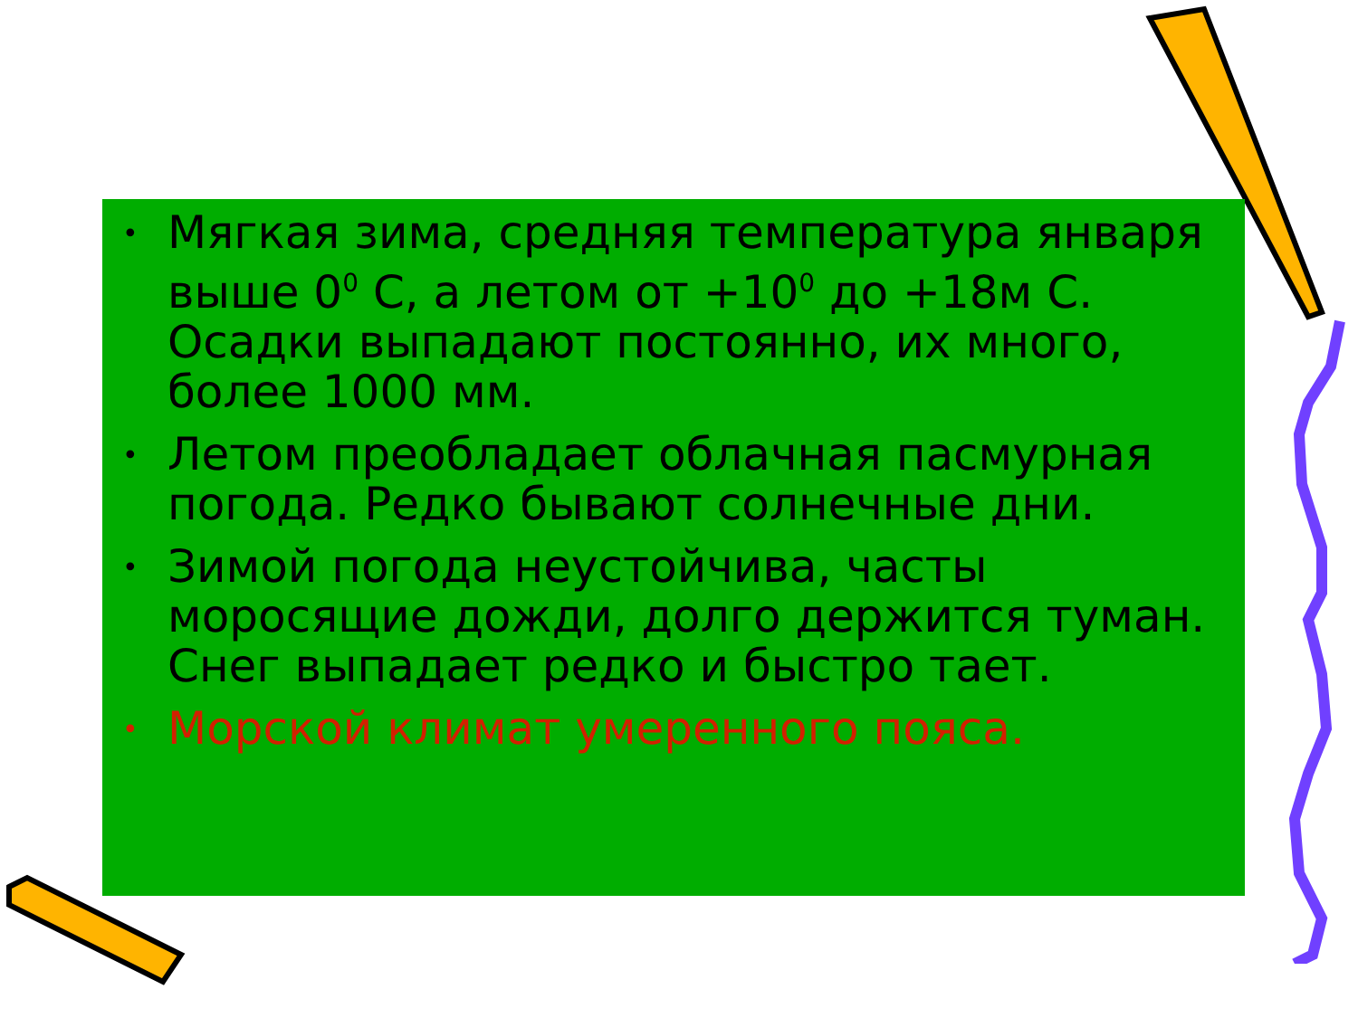• Мягкая зима, средняя температура января выше 0<sup>0</sup> С, а летом от +10<sup>0</sup> до +18м С. Осадки выпадают постоянно, их много, более 1000 мм.
• Летом преобладает облачная пасмурная погода. Редко бывают солнечные дни.
• Зимой погода неустойчива, часты моросящие дожди, долго держится туман. Снег выпадает редко и быстро тает.
• Морской климат умеренного пояса.